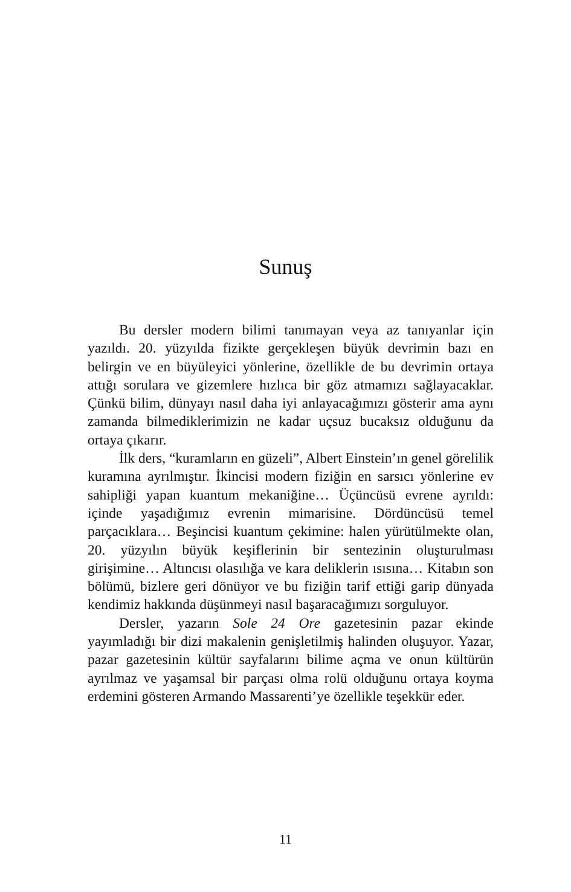Sunuş
Bu dersler modern bilimi tanımayan veya az tanıyanlar için yazıldı. 20. yüzyılda fizikte gerçekleşen büyük devrimin bazı en belirgin ve en büyüleyici yönlerine, özellikle de bu devrimin ortaya attığı sorulara ve gizemlere hızlıca bir göz atmamızı sağlayacaklar. Çünkü bilim, dünyayı nasıl daha iyi anlayacağımızı gösterir ama aynı zamanda bilmediklerimizin ne kadar uçsuz bucaksız olduğunu da ortaya çıkarır.
İlk ders, “kuramların en güzeli”, Albert Einstein’ın genel görelilik kuramına ayrılmıştır. İkincisi modern fiziğin en sarsıcı yönlerine ev sahipliği yapan kuantum mekaniğine… Üçüncüsü evrene ayrıldı: içinde yaşadığımız evrenin mimarisine. Dördüncüsü temel parçacıklara… Beşincisi kuantum çekimine: halen yürütülmekte olan, 20. yüzyılın büyük keşiflerinin bir sentezinin oluşturulması girişimine… Altıncısı olasılığa ve kara deliklerin ısısına… Kitabın son bölümü, bizlere geri dönüyor ve bu fiziğin tarif ettiği garip dünyada kendimiz hakkında düşünmeyi nasıl başaracağımızı sorguluyor.
Dersler, yazarın Sole 24 Ore gazetesinin pazar ekinde yayımladığı bir dizi makalenin genişletilmiş halinden oluşuyor. Yazar, pazar gazetesinin kültür sayfalarını bilime açma ve onun kültürün ayrılmaz ve yaşamsal bir parçası olma rolü olduğunu ortaya koyma erdemini gösteren Armando Massarenti’ye özellikle teşekkür eder.
11